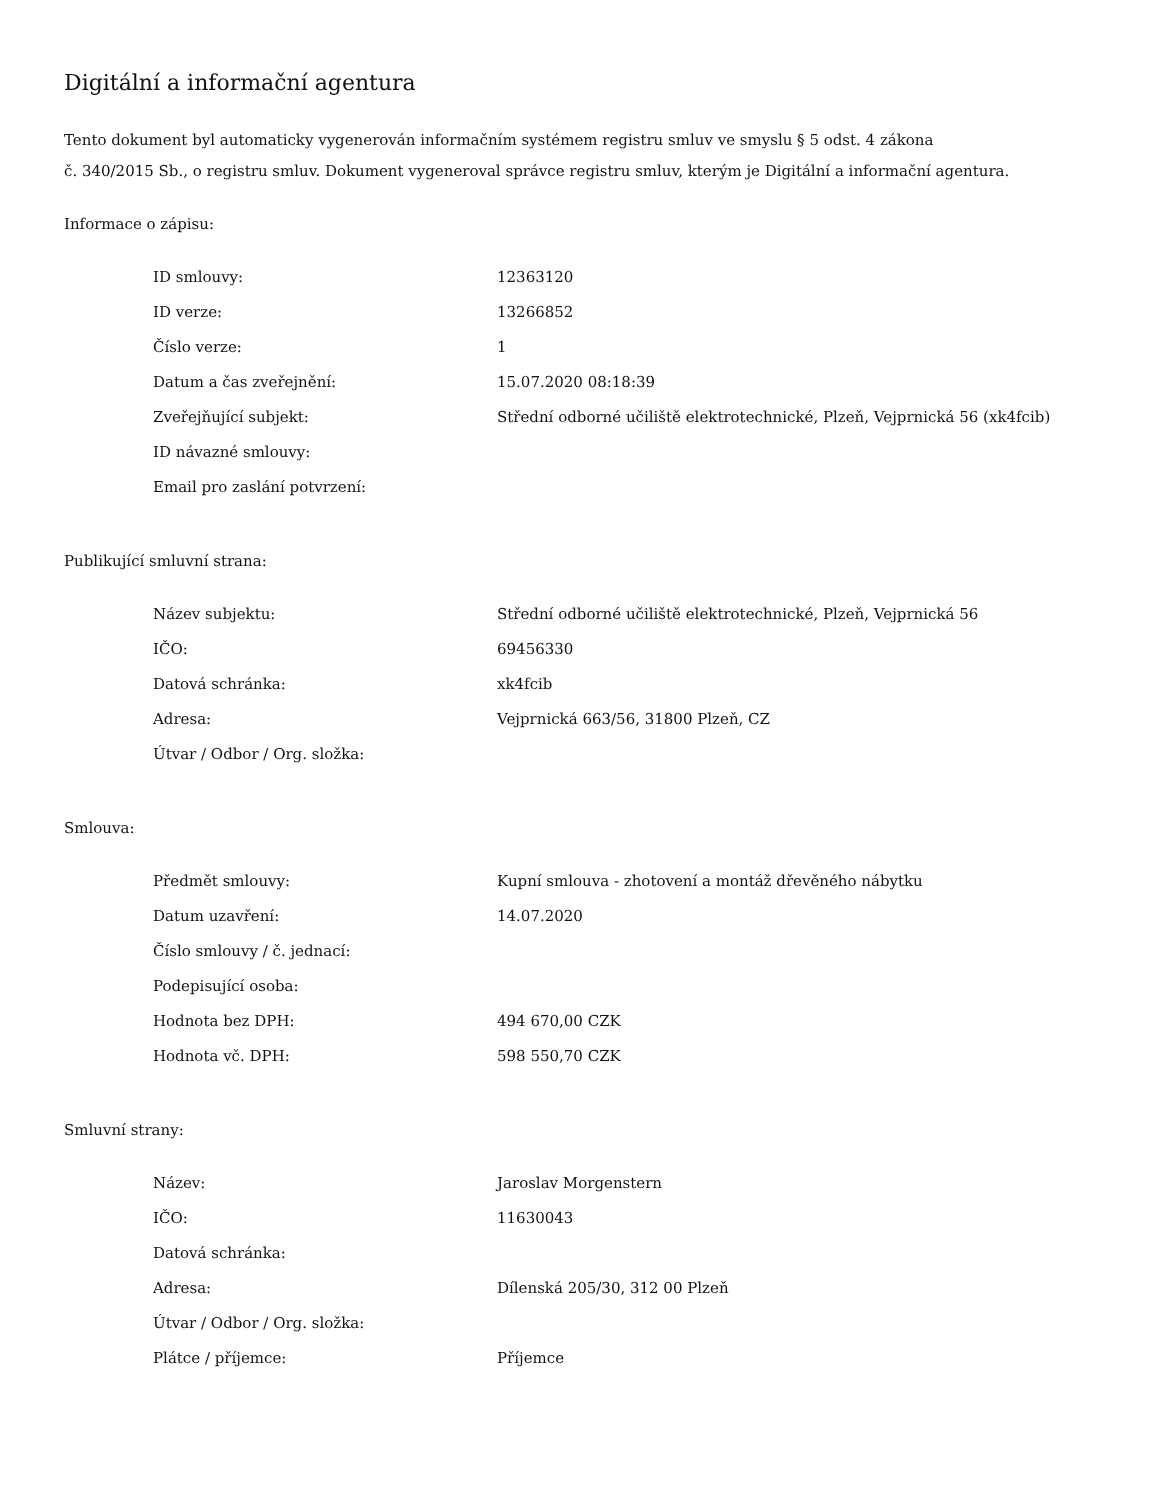Digitální a informační agentura
Tento dokument byl automaticky vygenerován informačním systémem registru smluv ve smyslu § 5 odst. 4 zákona
č. 340/2015 Sb., o registru smluv. Dokument vygeneroval správce registru smluv, kterým je Digitální a informační agentura.
Informace o zápisu:
| ID smlouvy: | 12363120 |
| ID verze: | 13266852 |
| Číslo verze: | 1 |
| Datum a čas zveřejnění: | 15.07.2020 08:18:39 |
| Zveřejňující subjekt: | Střední odborné učiliště elektrotechnické, Plzeň, Vejprnická 56 (xk4fcib) |
| ID návazné smlouvy: | |
| Email pro zaslání potvrzení: | |
Publikující smluvní strana:
| Název subjektu: | Střední odborné učiliště elektrotechnické, Plzeň, Vejprnická 56 |
| IČO: | 69456330 |
| Datová schránka: | xk4fcib |
| Adresa: | Vejprnická 663/56, 31800 Plzeň, CZ |
| Útvar / Odbor / Org. složka: | |
Smlouva:
| Předmět smlouvy: | Kupní smlouva - zhotovení a montáž dřevěného nábytku |
| Datum uzavření: | 14.07.2020 |
| Číslo smlouvy / č. jednací: | |
| Podepisující osoba: | |
| Hodnota bez DPH: | 494 670,00 CZK |
| Hodnota vč. DPH: | 598 550,70 CZK |
Smluvní strany:
| Název: | Jaroslav Morgenstern |
| IČO: | 11630043 |
| Datová schránka: | |
| Adresa: | Dílenská 205/30, 312 00 Plzeň |
| Útvar / Odbor / Org. složka: | |
| Plátce / příjemce: | Příjemce |